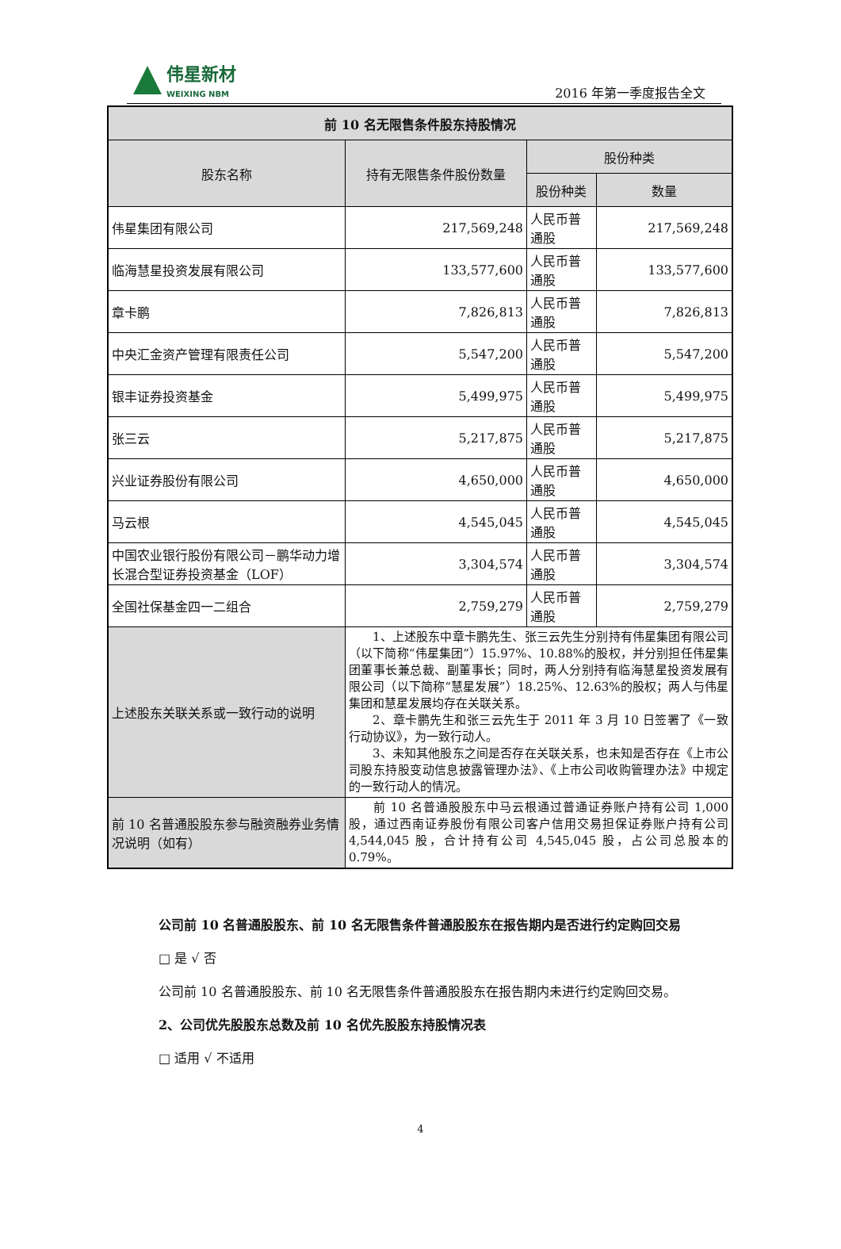伟星新材
WEIXING NBM
2016 年第一季度报告全文
| 前 10 名无限售条件股东持股情况 | | | |
| --- | --- | --- | --- |
| 股东名称 | 持有无限售条件股份数量 | 股份种类 | |
| | | 股份种类 | 数量 |
| 伟星集团有限公司 | 217,569,248 | 人民币普通股 | 217,569,248 |
| 临海慧星投资发展有限公司 | 133,577,600 | 人民币普通股 | 133,577,600 |
| 章卡鹏 | 7,826,813 | 人民币普通股 | 7,826,813 |
| 中央汇金资产管理有限责任公司 | 5,547,200 | 人民币普通股 | 5,547,200 |
| 银丰证券投资基金 | 5,499,975 | 人民币普通股 | 5,499,975 |
| 张三云 | 5,217,875 | 人民币普通股 | 5,217,875 |
| 兴业证券股份有限公司 | 4,650,000 | 人民币普通股 | 4,650,000 |
| 马云根 | 4,545,045 | 人民币普通股 | 4,545,045 |
| 中国农业银行股份有限公司－鹏华动力增长混合型证券投资基金（LOF） | 3,304,574 | 人民币普通股 | 3,304,574 |
| 全国社保基金四一二组合 | 2,759,279 | 人民币普通股 | 2,759,279 |
| 上述股东关联关系或一致行动的说明 | 1、上述股东中章卡鹏先生、张三云先生分别持有伟星集团有限公司（以下简称“伟星集团”）15.97%、10.88%的股权，并分别担任伟星集团董事长兼总裁、副董事长；同时，两人分别持有临海慧星投资发展有限公司（以下简称“慧星发展”）18.25%、12.63%的股权；两人与伟星集团和慧星发展均存在关联关系。 2、章卡鹏先生和张三云先生于 2011 年 3 月 10 日签署了《一致行动协议》，为一致行动人。 3、未知其他股东之间是否存在关联关系，也未知是否存在《上市公司股东持股变动信息披露管理办法》、《上市公司收购管理办法》中规定的一致行动人的情况。 | | |
| 前 10 名普通股股东参与融资融券业务情况说明（如有） | 前 10 名普通股股东中马云根通过普通证券账户持有公司 1,000 股，通过西南证券股份有限公司客户信用交易担保证券账户持有公司 4,544,045 股，合计持有公司 4,545,045 股，占公司总股本的 0.79%。 | | |
公司前 10 名普通股股东、前 10 名无限售条件普通股股东在报告期内是否进行约定购回交易
□ 是 √ 否
公司前 10 名普通股股东、前 10 名无限售条件普通股股东在报告期内未进行约定购回交易。
2、公司优先股股东总数及前 10 名优先股股东持股情况表
□ 适用 √ 不适用
4